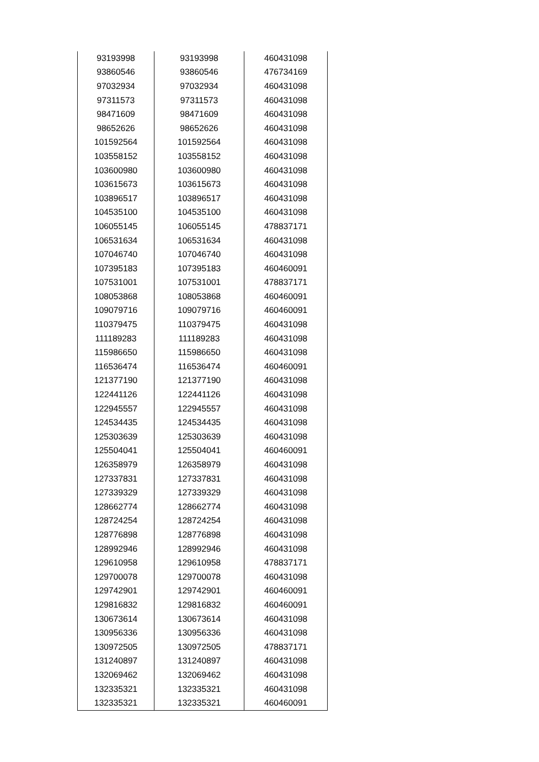| 93193998 | 93193998 | 460431098 |
| 93860546 | 93860546 | 476734169 |
| 97032934 | 97032934 | 460431098 |
| 97311573 | 97311573 | 460431098 |
| 98471609 | 98471609 | 460431098 |
| 98652626 | 98652626 | 460431098 |
| 101592564 | 101592564 | 460431098 |
| 103558152 | 103558152 | 460431098 |
| 103600980 | 103600980 | 460431098 |
| 103615673 | 103615673 | 460431098 |
| 103896517 | 103896517 | 460431098 |
| 104535100 | 104535100 | 460431098 |
| 106055145 | 106055145 | 478837171 |
| 106531634 | 106531634 | 460431098 |
| 107046740 | 107046740 | 460431098 |
| 107395183 | 107395183 | 460460091 |
| 107531001 | 107531001 | 478837171 |
| 108053868 | 108053868 | 460460091 |
| 109079716 | 109079716 | 460460091 |
| 110379475 | 110379475 | 460431098 |
| 111189283 | 111189283 | 460431098 |
| 115986650 | 115986650 | 460431098 |
| 116536474 | 116536474 | 460460091 |
| 121377190 | 121377190 | 460431098 |
| 122441126 | 122441126 | 460431098 |
| 122945557 | 122945557 | 460431098 |
| 124534435 | 124534435 | 460431098 |
| 125303639 | 125303639 | 460431098 |
| 125504041 | 125504041 | 460460091 |
| 126358979 | 126358979 | 460431098 |
| 127337831 | 127337831 | 460431098 |
| 127339329 | 127339329 | 460431098 |
| 128662774 | 128662774 | 460431098 |
| 128724254 | 128724254 | 460431098 |
| 128776898 | 128776898 | 460431098 |
| 128992946 | 128992946 | 460431098 |
| 129610958 | 129610958 | 478837171 |
| 129700078 | 129700078 | 460431098 |
| 129742901 | 129742901 | 460460091 |
| 129816832 | 129816832 | 460460091 |
| 130673614 | 130673614 | 460431098 |
| 130956336 | 130956336 | 460431098 |
| 130972505 | 130972505 | 478837171 |
| 131240897 | 131240897 | 460431098 |
| 132069462 | 132069462 | 460431098 |
| 132335321 | 132335321 | 460431098 |
| 132335321 | 132335321 | 460460091 |